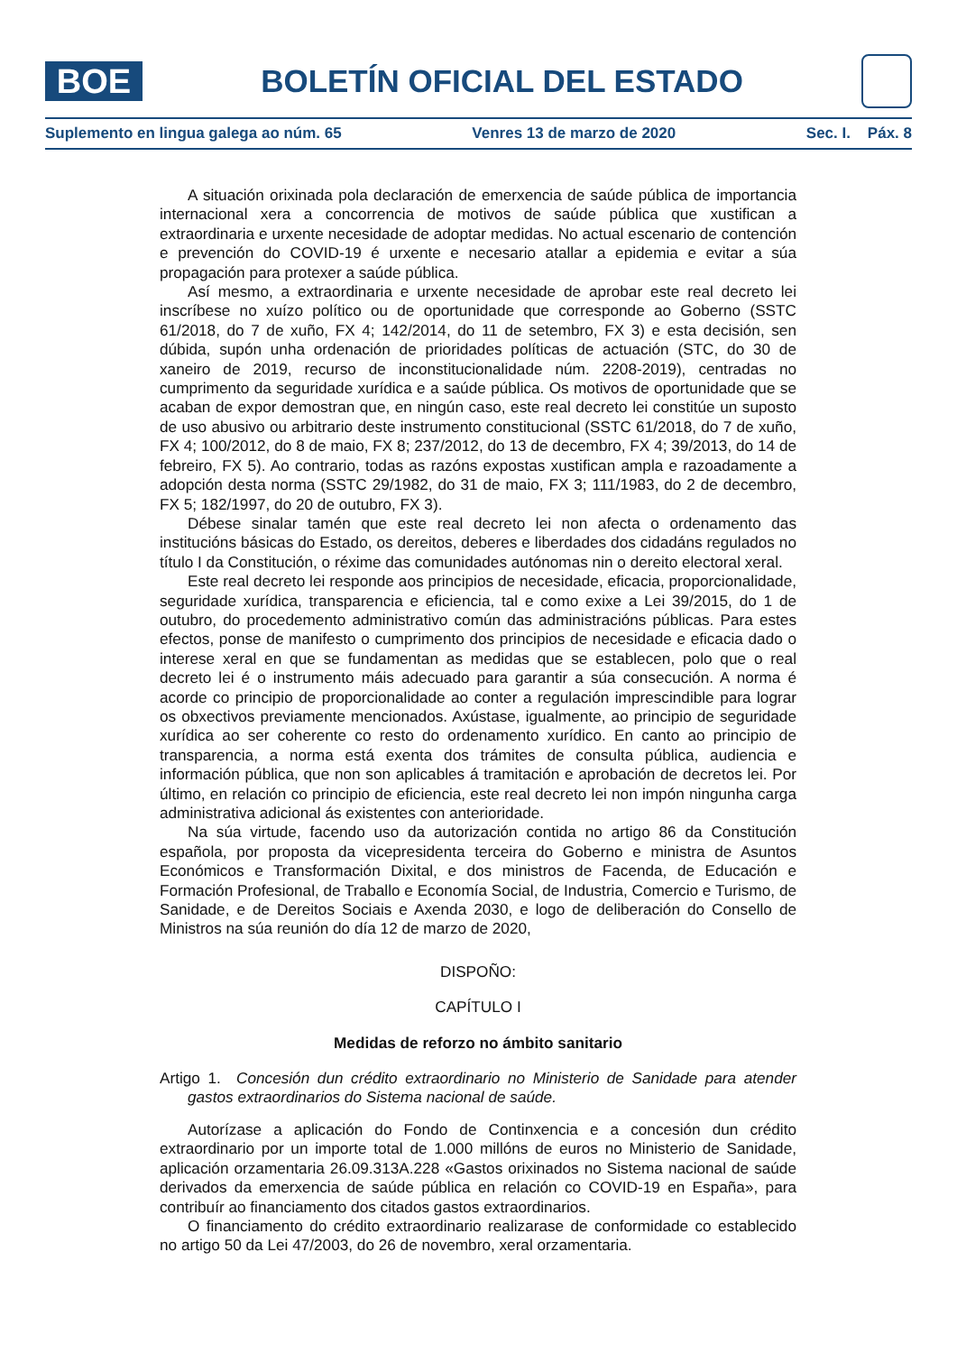BOE
BOLETÍN OFICIAL DEL ESTADO
Suplemento en lingua galega ao núm. 65 Venres 13 de marzo de 2020 Sec. I. Páx. 8
A situación orixinada pola declaración de emerxencia de saúde pública de importancia internacional xera a concorrencia de motivos de saúde pública que xustifican a extraordinaria e urxente necesidade de adoptar medidas. No actual escenario de contención e prevención do COVID-19 é urxente e necesario atallar a epidemia e evitar a súa propagación para protexer a saúde pública.
Así mesmo, a extraordinaria e urxente necesidade de aprobar este real decreto lei inscríbese no xuízo político ou de oportunidade que corresponde ao Goberno (SSTC 61/2018, do 7 de xuño, FX 4; 142/2014, do 11 de setembro, FX 3) e esta decisión, sen dúbida, supón unha ordenación de prioridades políticas de actuación (STC, do 30 de xaneiro de 2019, recurso de inconstitucionalidade núm. 2208-2019), centradas no cumprimento da seguridade xurídica e a saúde pública. Os motivos de oportunidade que se acaban de expor demostran que, en ningún caso, este real decreto lei constitúe un suposto de uso abusivo ou arbitrario deste instrumento constitucional (SSTC 61/2018, do 7 de xuño, FX 4; 100/2012, do 8 de maio, FX 8; 237/2012, do 13 de decembro, FX 4; 39/2013, do 14 de febreiro, FX 5). Ao contrario, todas as razóns expostas xustifican ampla e razoadamente a adopción desta norma (SSTC 29/1982, do 31 de maio, FX 3; 111/1983, do 2 de decembro, FX 5; 182/1997, do 20 de outubro, FX 3).
Débese sinalar tamén que este real decreto lei non afecta o ordenamento das institucións básicas do Estado, os dereitos, deberes e liberdades dos cidadáns regulados no título I da Constitución, o réxime das comunidades autónomas nin o dereito electoral xeral.
Este real decreto lei responde aos principios de necesidade, eficacia, proporcionalidade, seguridade xurídica, transparencia e eficiencia, tal e como exixe a Lei 39/2015, do 1 de outubro, do procedemento administrativo común das administracións públicas. Para estes efectos, ponse de manifesto o cumprimento dos principios de necesidade e eficacia dado o interese xeral en que se fundamentan as medidas que se establecen, polo que o real decreto lei é o instrumento máis adecuado para garantir a súa consecución. A norma é acorde co principio de proporcionalidade ao conter a regulación imprescindible para lograr os obxectivos previamente mencionados. Axústase, igualmente, ao principio de seguridade xurídica ao ser coherente co resto do ordenamento xurídico. En canto ao principio de transparencia, a norma está exenta dos trámites de consulta pública, audiencia e información pública, que non son aplicables á tramitación e aprobación de decretos lei. Por último, en relación co principio de eficiencia, este real decreto lei non impón ningunha carga administrativa adicional ás existentes con anterioridade.
Na súa virtude, facendo uso da autorización contida no artigo 86 da Constitución española, por proposta da vicepresidenta terceira do Goberno e ministra de Asuntos Económicos e Transformación Dixital, e dos ministros de Facenda, de Educación e Formación Profesional, de Traballo e Economía Social, de Industria, Comercio e Turismo, de Sanidade, e de Dereitos Sociais e Axenda 2030, e logo de deliberación do Consello de Ministros na súa reunión do día 12 de marzo de 2020,
DISPOÑO:
CAPÍTULO I
Medidas de reforzo no ámbito sanitario
Artigo 1. Concesión dun crédito extraordinario no Ministerio de Sanidade para atender gastos extraordinarios do Sistema nacional de saúde.
Autorízase a aplicación do Fondo de Continxencia e a concesión dun crédito extraordinario por un importe total de 1.000 millóns de euros no Ministerio de Sanidade, aplicación orzamentaria 26.09.313A.228 «Gastos orixinados no Sistema nacional de saúde derivados da emerxencia de saúde pública en relación co COVID-19 en España», para contribuír ao financiamento dos citados gastos extraordinarios.
O financiamento do crédito extraordinario realizarase de conformidade co establecido no artigo 50 da Lei 47/2003, do 26 de novembro, xeral orzamentaria.